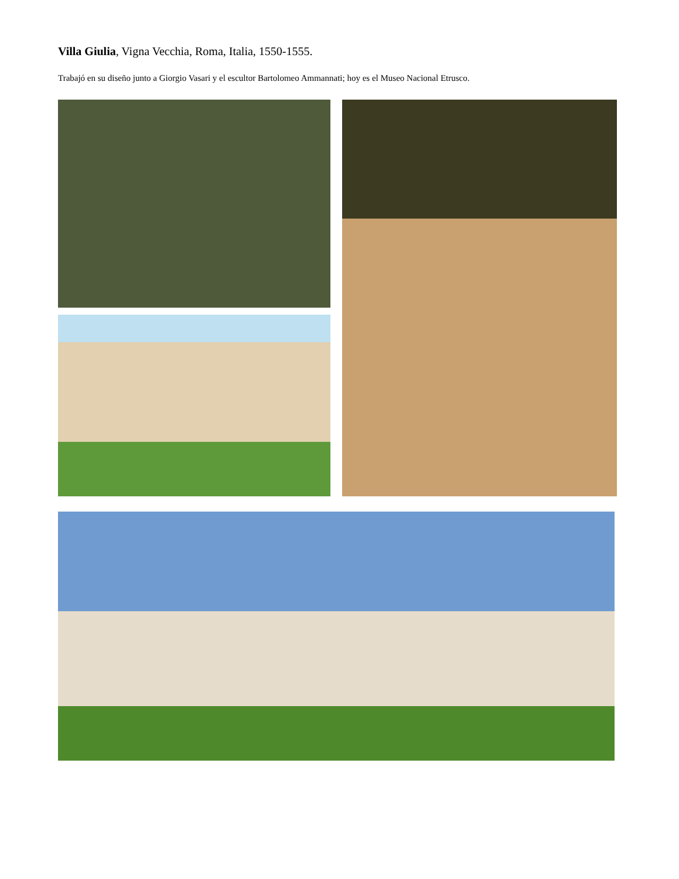Villa Giulia, Vigna Vecchia, Roma, Italia, 1550-1555.
Trabajó en su diseño junto a Giorgio Vasari y el escultor Bartolomeo Ammannati; hoy es el Museo Nacional Etrusco.